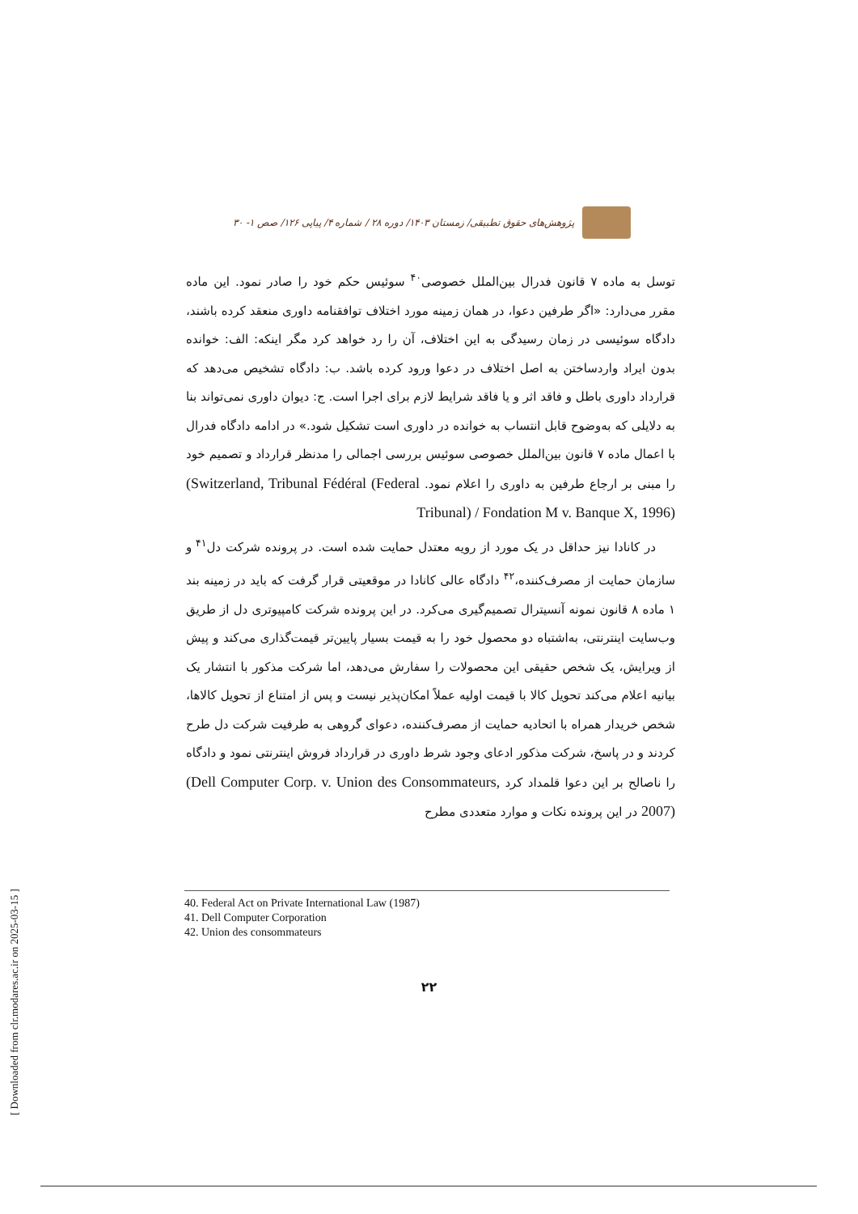پژوهش‌های حقوق تطبیقی/ زمستان ۱۴۰۳/ دوره ۲۸ / شماره ۴/ پیاپی ۱۲۶/ صص ۱- ۳۰
توسل به ماده ۷ قانون فدرال بین‌الملل خصوصی<sup>۴۰</sup> سوئیس حکم خود را صادر نمود. این ماده مقرر می‌دارد: «اگر طرفین دعوا، در همان زمینه مورد اختلاف توافقنامه داوری منعقد کرده باشند، دادگاه سوئیسی در زمان رسیدگی به این اختلاف، آن را رد خواهد کرد مگر اینکه: الف: خوانده بدون ایراد واردساختن به اصل اختلاف در دعوا ورود کرده باشد. ب: دادگاه تشخیص می‌دهد که قرارداد داوری باطل و فاقد اثر و یا فاقد شرایط لازم برای اجرا است. ج: دیوان داوری نمی‌تواند بنا به دلایلی که به‌وضوح قابل انتساب به خوانده در داوری است تشکیل شود.» در ادامه دادگاه فدرال با اعمال ماده ۷ قانون بین‌الملل خصوصی سوئیس بررسی اجمالی را مدنظر قرارداد و تصمیم خود را مبنی بر ارجاع طرفین به داوری را اعلام نمود. (Switzerland, Tribunal Fédéral (Federal Tribunal) / Fondation M v. Banque X, 1996)
در کانادا نیز حداقل در یک مورد از رویه معتدل حمایت شده است. در پرونده شرکت دل<sup>۴۱</sup> و سازمان حمایت از مصرف‌کننده،<sup>۴۲</sup> دادگاه عالی کانادا در موقعیتی قرار گرفت که باید در زمینه بند ۱ ماده ۸ قانون نمونه آنسیترال تصمیم‌گیری می‌کرد. در این پرونده شرکت کامپیوتری دل از طریق وب‌سایت اینترنتی، به‌اشتباه دو محصول خود را به قیمت بسیار پایین‌تر قیمت‌گذاری می‌کند و پیش از ویرایش، یک شخص حقیقی این محصولات را سفارش می‌دهد، اما شرکت مذکور با انتشار یک بیانیه اعلام می‌کند تحویل کالا با قیمت اولیه عملاً امکان‌پذیر نیست و پس از امتناع از تحویل کالاها، شخص خریدار همراه با اتحادیه حمایت از مصرف‌کننده، دعوای گروهی به طرفیت شرکت دل طرح کردند و در پاسخ، شرکت مذکور ادعای وجود شرط داوری در قرارداد فروش اینترنتی نمود و دادگاه را ناصالح بر این دعوا قلمداد کرد (Dell Computer Corp. v. Union des Consommateurs, 2007) در این پرونده نکات و موارد متعددی مطرح
40. Federal Act on Private International Law (1987)
41. Dell Computer Corporation
42. Union des consommateurs
۲۲
[ Downloaded from clr.modares.ac.ir on 2025-03-15 ]